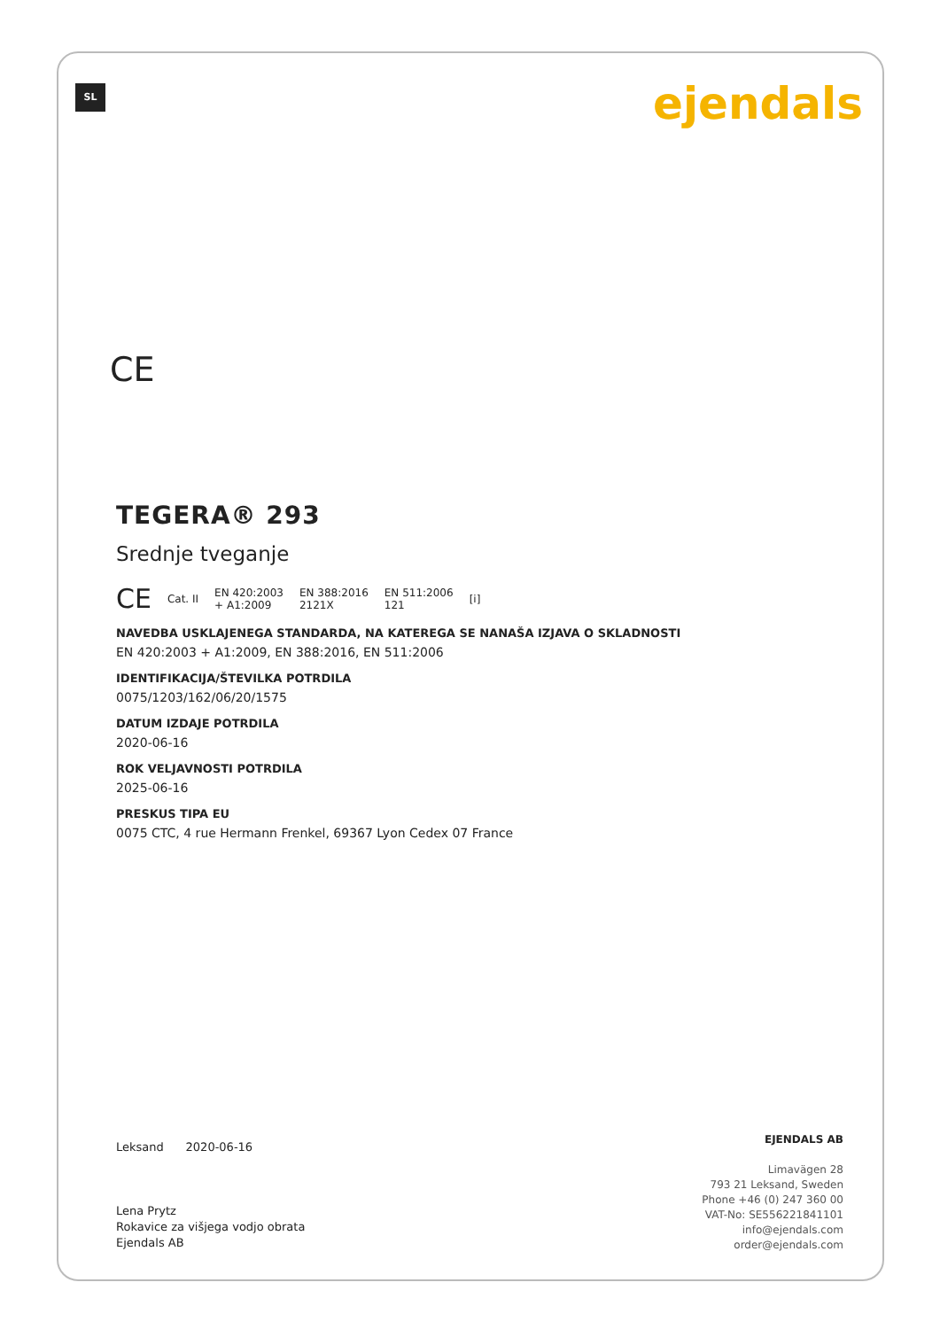SL ejendals
CE
TEGERA® 293
Srednje tveganje
CE Cat. II EN 420:2003
+ A1:2009 EN 388:2016
2121X EN 511:2006
121 [i]
NAVEDBA USKLAJENEGA STANDARDA, NA KATEREGA SE NANAŠA IZJAVA O SKLADNOSTI
EN 420:2003 + A1:2009, EN 388:2016, EN 511:2006
IDENTIFIKACIJA/ŠTEVILKA POTRDILA
0075/1203/162/06/20/1575
DATUM IZDAJE POTRDILA
2020-06-16
ROK VELJAVNOSTI POTRDILA
2025-06-16
PRESKUS TIPA EU
0075 CTC, 4 rue Hermann Frenkel, 69367 Lyon Cedex 07 France
Leksand 2020-06-16
Lena Prytz
Rokavice za višjega vodjo obrata
Ejendals AB
EJENDALS AB
Limavägen 28
793 21 Leksand, Sweden
Phone +46 (0) 247 360 00
VAT-No: SE556221841101
info@ejendals.com
order@ejendals.com